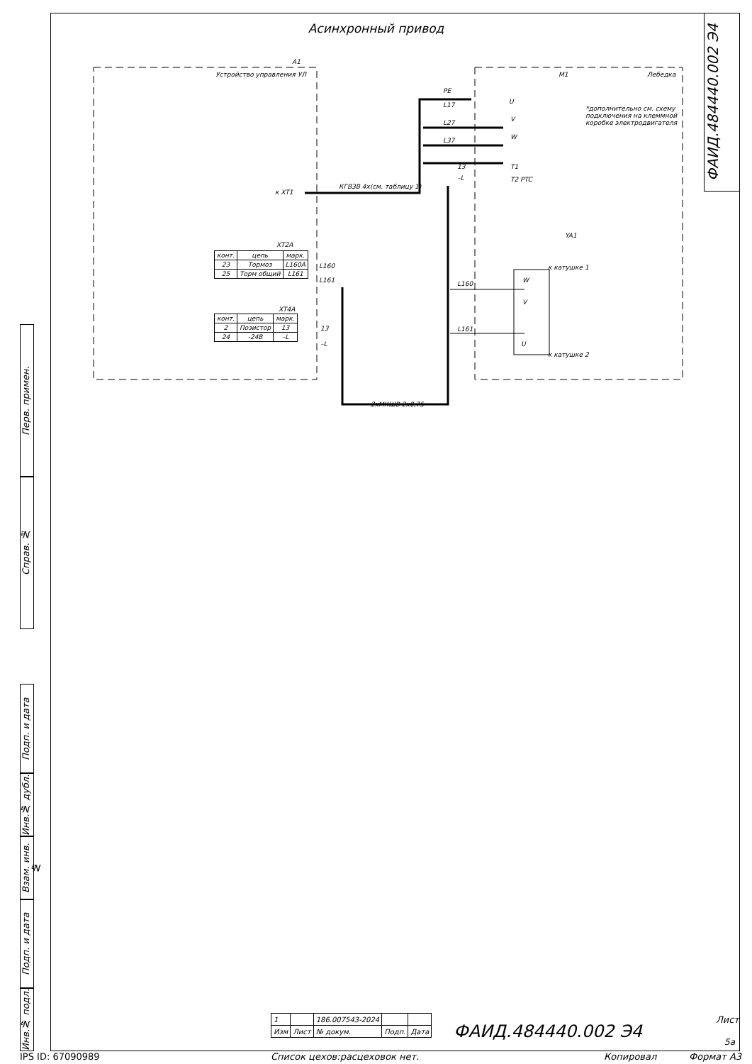Асинхронный привод
ФАИД.484440.002 Э4
A1
Устройство управления УЛ M1 Лебедка
PE
L17
L27
L37
U
V
W
*дополнительно см. схему подключения на клеммной коробке электродвигателя
13
–L
T1
T2 PTC
к XT1
КГВЗВ 4х(см. таблицу 1)
YA1
к катушке 1
W
V
U
к катушке 2
L160
L161
XT2A
| конт. | цепь | марк. |
| --- | --- | --- |
| 23 | Тормоз | L160A |
| 25 | Торм общий | L161 |
L160
L161
XT4A
| конт. | цепь | марк. |
| --- | --- | --- |
| 2 | Позистор | 13 |
| 24 | -24В | –L |
13
–L
2хМКШВ 2х0,75
Перв. примен.
Справ. №
Подп. и дата
Инв.№ дубл.
Взам. инв. №
Подп. и дата
Инв.№ подл.
| 1 | | 186.007543-2024 | | |
| Изм | Лист | № докум. | Подп. | Дата |
ФАИД.484440.002 Э4
Лист
5а
IPS ID: 67090989 Список цехов:расцеховок нет. Копировал Формат A3